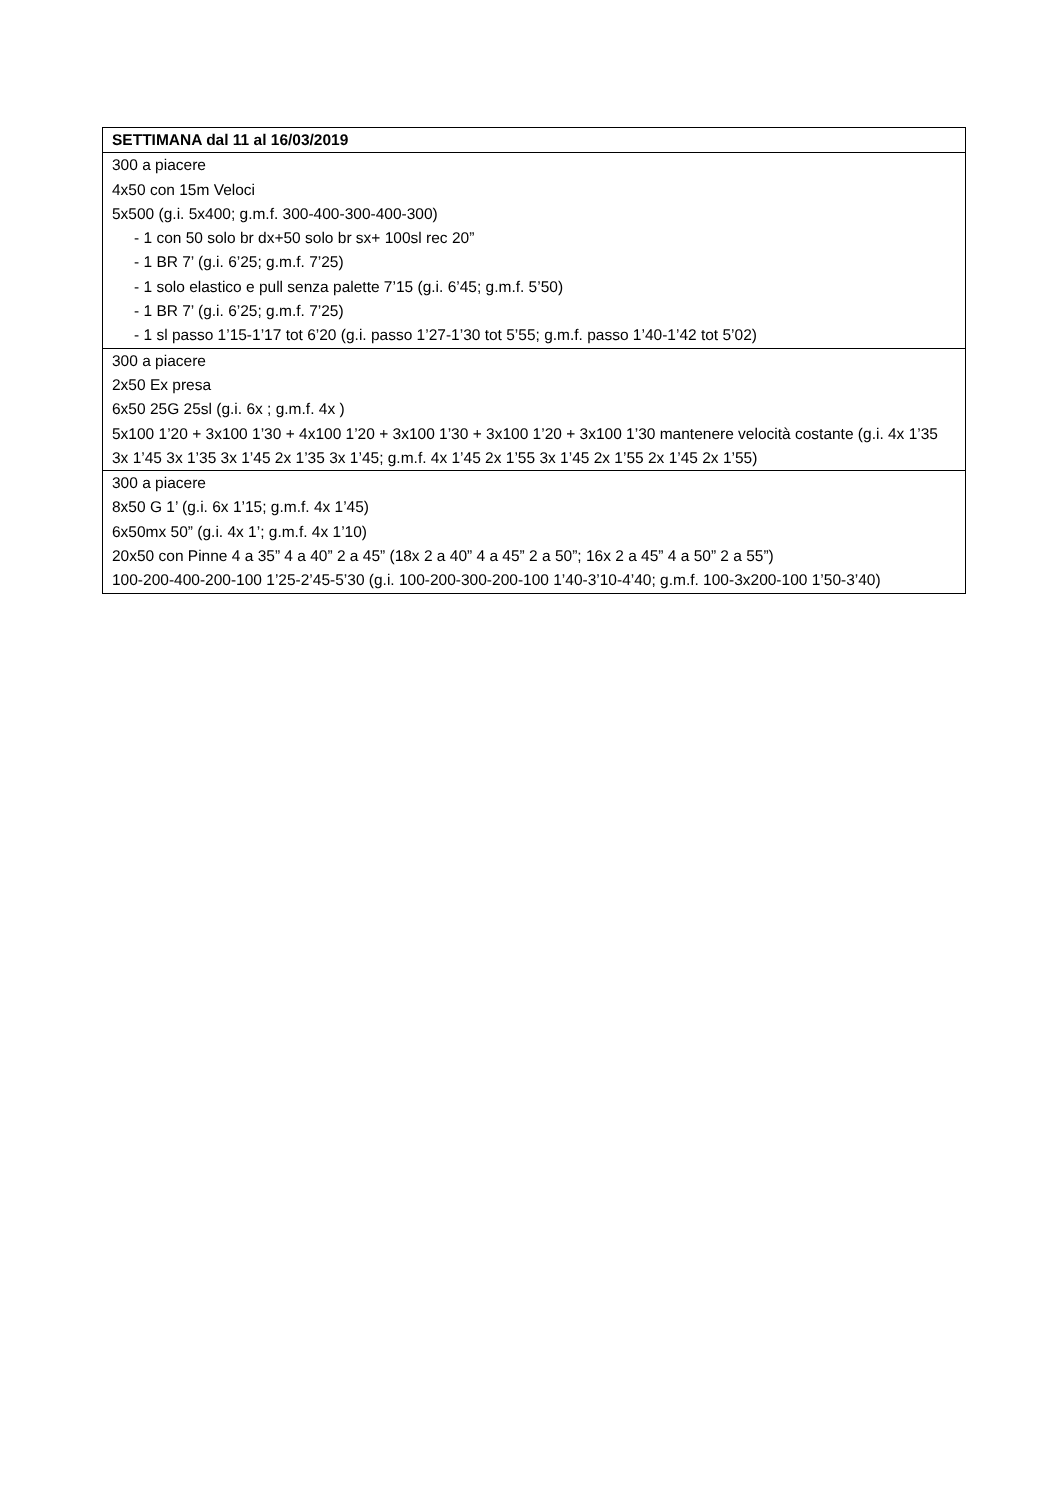| SETTIMANA dal 11 al 16/03/2019 |
| --- |
| 300 a piacere 4x50 con 15m Veloci 5x500 (g.i. 5x400; g.m.f. 300-400-300-400-300) - 1 con 50 solo br dx+50 solo br sx+ 100sl rec 20” - 1 BR 7’ (g.i. 6’25; g.m.f. 7’25) - 1 solo elastico e pull senza palette 7’15 (g.i. 6’45; g.m.f. 5’50) - 1 BR 7’ (g.i. 6’25; g.m.f. 7’25) - 1 sl passo 1’15-1’17 tot 6’20 (g.i. passo 1’27-1’30 tot 5’55; g.m.f. passo 1’40-1’42 tot 5’02) |
| 300 a piacere 2x50 Ex presa 6x50 25G 25sl (g.i. 6x ; g.m.f. 4x ) 5x100 1’20 + 3x100 1’30 + 4x100 1’20 + 3x100 1’30 + 3x100 1’20 + 3x100 1’30 mantenere velocità costante (g.i. 4x 1’35 3x 1’45 3x 1’35 3x 1’45 2x 1’35 3x 1’45; g.m.f. 4x 1’45 2x 1’55 3x 1’45 2x 1’55 2x 1’45 2x 1’55) |
| 300 a piacere 8x50 G 1’ (g.i. 6x 1’15; g.m.f. 4x 1’45) 6x50mx 50” (g.i. 4x 1’; g.m.f. 4x 1’10) 20x50 con Pinne 4 a 35” 4 a 40” 2 a 45” (18x 2 a 40” 4 a 45” 2 a 50”; 16x 2 a 45” 4 a 50” 2 a 55”) 100-200-400-200-100 1’25-2’45-5’30 (g.i. 100-200-300-200-100 1’40-3’10-4’40; g.m.f. 100-3x200-100 1’50-3’40) |